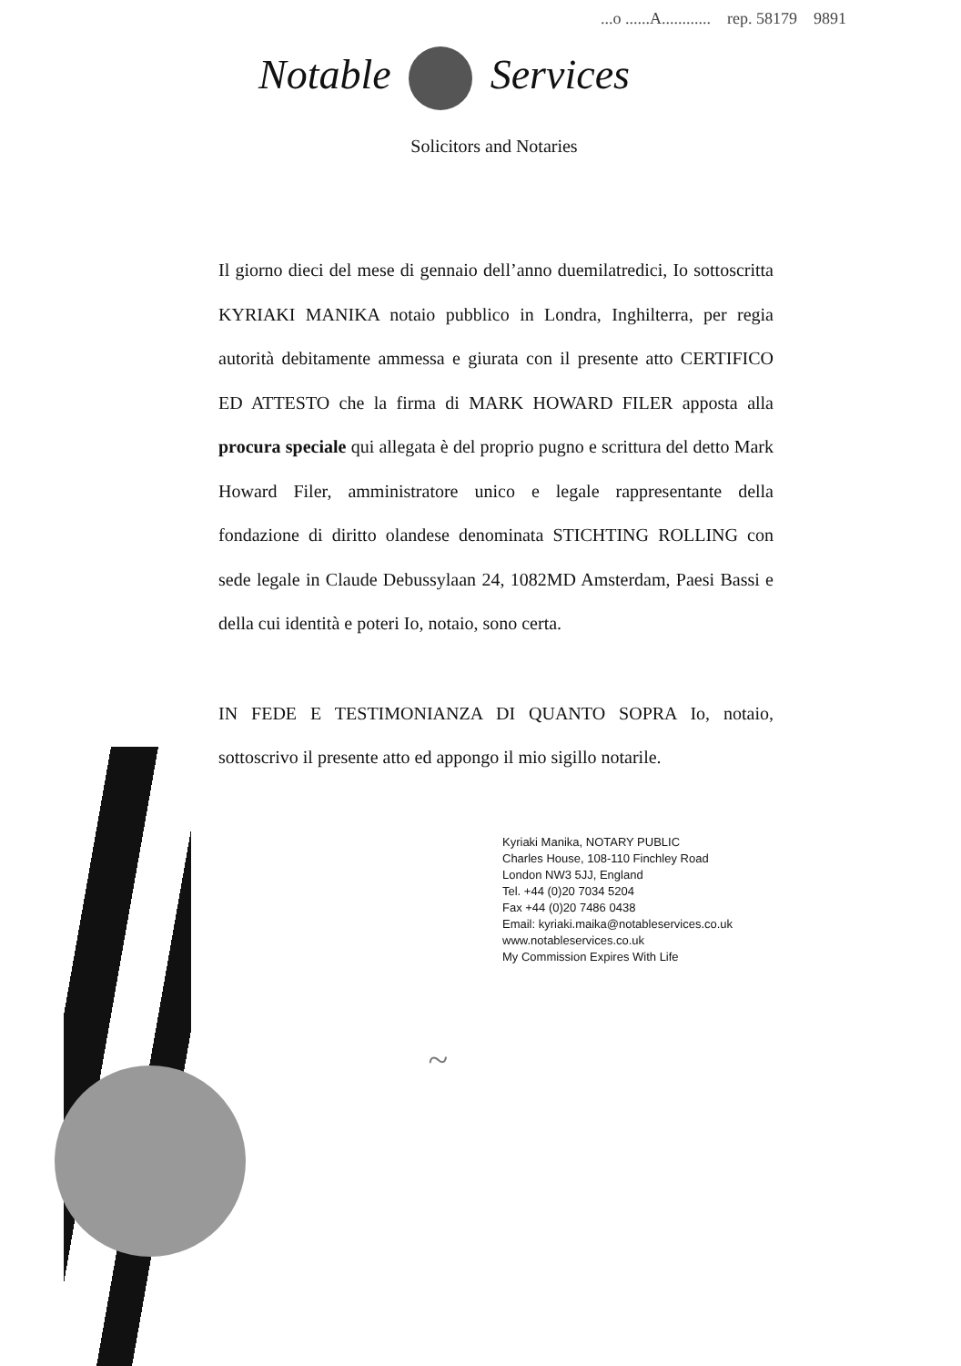...o ......A............ rep. 58179 9891
Notable Services
Solicitors and Notaries
Il giorno dieci del mese di gennaio dell’anno duemilatredici, Io sottoscritta KYRIAKI MANIKA notaio pubblico in Londra, Inghilterra, per regia autorità debitamente ammessa e giurata con il presente atto CERTIFICO ED ATTESTO che la firma di MARK HOWARD FILER apposta alla procura speciale qui allegata è del proprio pugno e scrittura del detto Mark Howard Filer, amministratore unico e legale rappresentante della fondazione di diritto olandese denominata STICHTING ROLLING con sede legale in Claude Debussylaan 24, 1082MD Amsterdam, Paesi Bassi e della cui identità e poteri Io, notaio, sono certa.
IN FEDE E TESTIMONIANZA DI QUANTO SOPRA Io, notaio, sottoscrivo il presente atto ed appongo il mio sigillo notarile.
Kyriaki Manika, NOTARY PUBLIC
Charles House, 108-110 Finchley Road
London NW3 5JJ, England
Tel. +44 (0)20 7034 5204
Fax +44 (0)20 7486 0438
Email: kyriaki.maika@notableservices.co.uk
www.notableservices.co.uk
My Commission Expires With Life
~